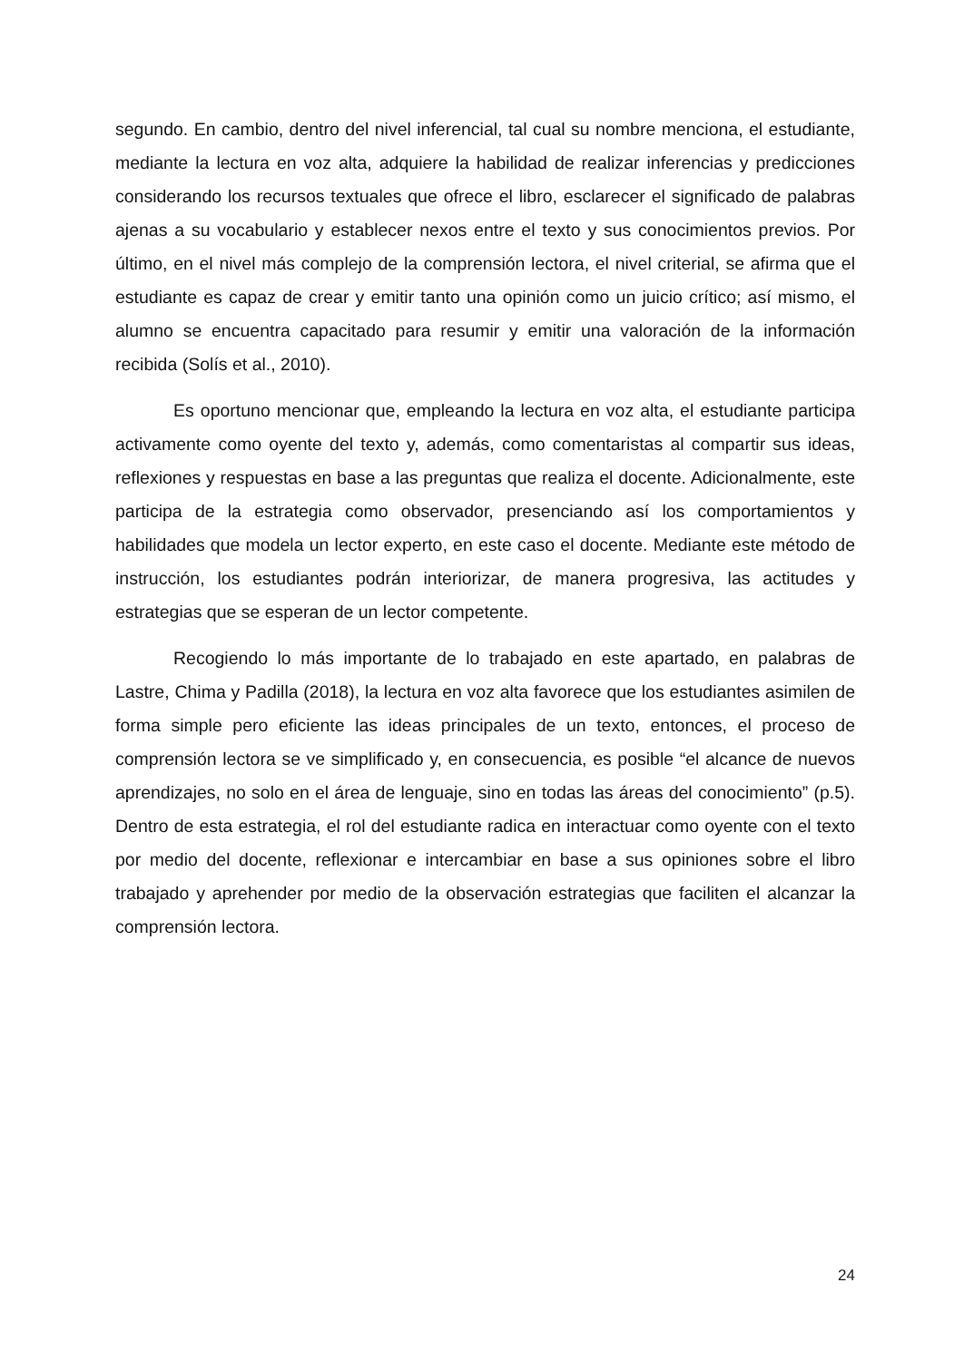segundo. En cambio, dentro del nivel inferencial, tal cual su nombre menciona, el estudiante, mediante la lectura en voz alta, adquiere la habilidad de realizar inferencias y predicciones considerando los recursos textuales que ofrece el libro, esclarecer el significado de palabras ajenas a su vocabulario y establecer nexos entre el texto y sus conocimientos previos. Por último, en el nivel más complejo de la comprensión lectora, el nivel criterial, se afirma que el estudiante es capaz de crear y emitir tanto una opinión como un juicio crítico; así mismo, el alumno se encuentra capacitado para resumir y emitir una valoración de la información recibida (Solís et al., 2010).
Es oportuno mencionar que, empleando la lectura en voz alta, el estudiante participa activamente como oyente del texto y, además, como comentaristas al compartir sus ideas, reflexiones y respuestas en base a las preguntas que realiza el docente. Adicionalmente, este participa de la estrategia como observador, presenciando así los comportamientos y habilidades que modela un lector experto, en este caso el docente. Mediante este método de instrucción, los estudiantes podrán interiorizar, de manera progresiva, las actitudes y estrategias que se esperan de un lector competente.
Recogiendo lo más importante de lo trabajado en este apartado, en palabras de Lastre, Chima y Padilla (2018), la lectura en voz alta favorece que los estudiantes asimilen de forma simple pero eficiente las ideas principales de un texto, entonces, el proceso de comprensión lectora se ve simplificado y, en consecuencia, es posible “el alcance de nuevos aprendizajes, no solo en el área de lenguaje, sino en todas las áreas del conocimiento” (p.5). Dentro de esta estrategia, el rol del estudiante radica en interactuar como oyente con el texto por medio del docente, reflexionar e intercambiar en base a sus opiniones sobre el libro trabajado y aprehender por medio de la observación estrategias que faciliten el alcanzar la comprensión lectora.
24